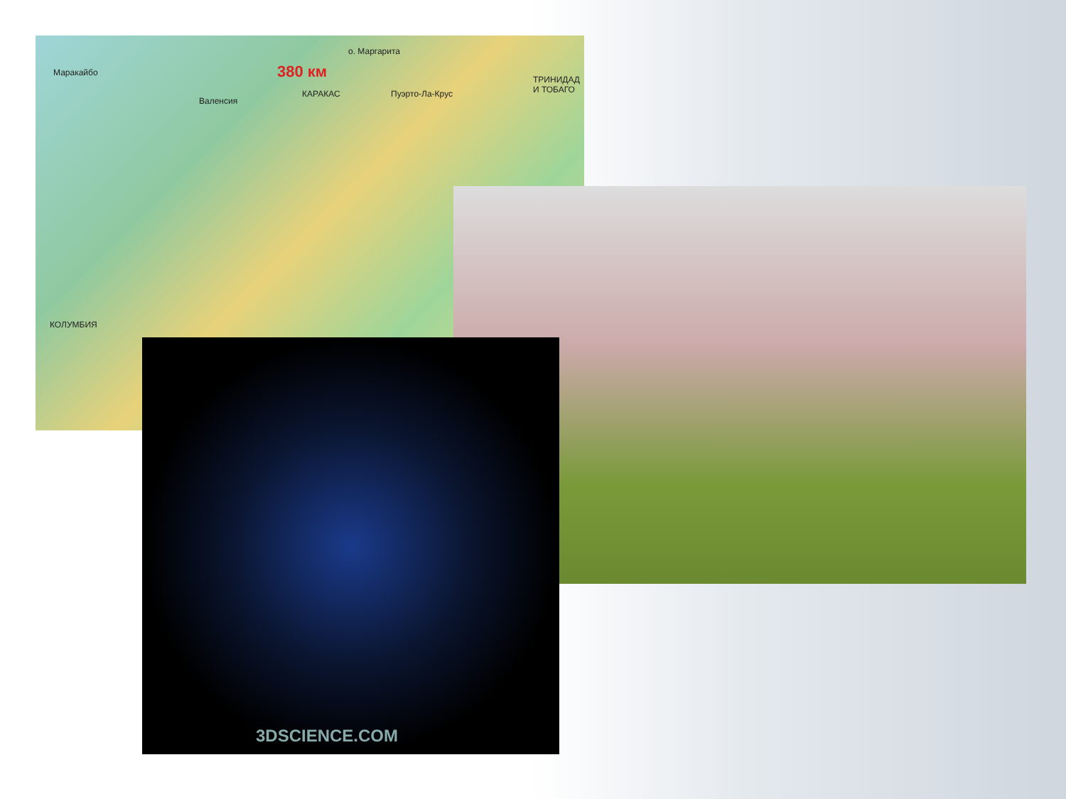о. Маргарита
380 км Маракайбо
Валенсия
КАРАКАС Пуэрто-Ла-Крус
ТРИНИДАД И ТОБАГО
КОЛУМБИЯ
3DSCIENCE.COM